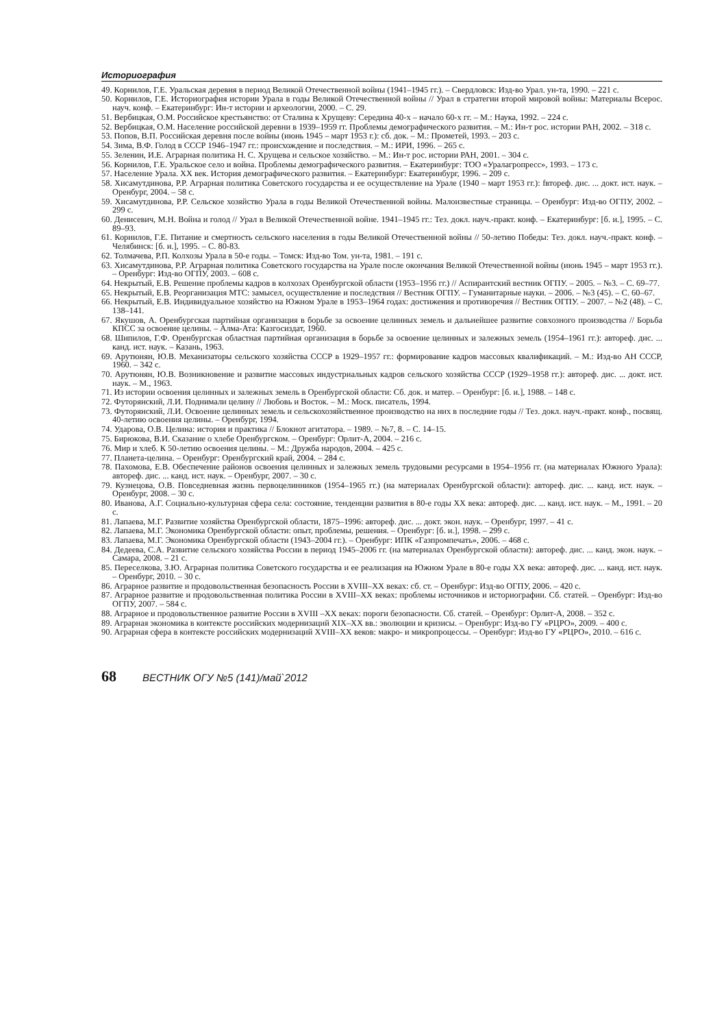Историография
49. Корнилов, Г.Е. Уральская деревня в период Великой Отечественной войны (1941–1945 гг.). – Свердловск: Изд-во Урал. ун-та, 1990. – 221 с.
50. Корнилов, Г.Е. Историография истории Урала в годы Великой Отечественной войны // Урал в стратегии второй мировой войны: Материалы Всерос. науч. конф. – Екатеринбург: Ин-т истории и археологии, 2000. – С. 29.
51. Вербицкая, О.М. Российское крестьянство: от Сталина к Хрущеву: Середина 40-х – начало 60-х гг. – М.: Наука, 1992. – 224 с.
52. Вербицкая, О.М. Население российской деревни в 1939–1959 гг. Проблемы демографического развития. – М.: Ин-т рос. истории РАН, 2002. – 318 с.
53. Попов, В.П. Российская деревня после войны (июнь 1945 – март 1953 г.): сб. док. – М.: Прометей, 1993. – 203 с.
54. Зима, В.Ф. Голод в СССР 1946–1947 гг.: происхождение и последствия. – М.: ИРИ, 1996. – 265 с.
55. Зеленин, И.Е. Аграрная политика Н. С. Хрущева и сельское хозяйство. – М.: Ин-т рос. истории РАН, 2001. – 304 с.
56. Корнилов, Г.Е. Уральское село и война. Проблемы демографического развития. – Екатеринбург: ТОО «Уралагропресс», 1993. – 173 с.
57. Население Урала. XX век. История демографического развития. – Екатеринбург: Екатеринбург, 1996. – 209 с.
58. Хисамутдинова, Р.Р. Аграрная политика Советского государства и ее осуществление на Урале (1940 – март 1953 гг.): fвтореф. дис. ... докт. ист. наук. – Оренбург, 2004. – 58 с.
59. Хисамутдинова, Р.Р. Сельское хозяйство Урала в годы Великой Отечественной войны. Малоизвестные страницы. – Оренбург: Изд-во ОГПУ, 2002. – 299 с.
60. Денисевич, М.Н. Война и голод // Урал в Великой Отечественной войне. 1941–1945 гг.: Тез. докл. науч.-практ. конф. – Екатеринбург: [б. и.], 1995. – С. 89–93.
61. Корнилов, Г.Е. Питание и смертность сельского населения в годы Великой Отечественной войны // 50-летию Победы: Тез. докл. науч.-практ. конф. – Челябинск: [б. и.], 1995. – С. 80-83.
62. Толмачева, Р.П. Колхозы Урала в 50-е годы. – Томск: Изд-во Том. ун-та, 1981. – 191 с.
63. Хисамутдинова, Р.Р. Аграрная политика Советского государства на Урале после окончания Великой Отечественной войны (июнь 1945 – март 1953 гг.). – Оренбург: Изд-во ОГПУ, 2003. – 608 с.
64. Некрытый, Е.В. Решение проблемы кадров в колхозах Оренбургской области (1953–1956 гг.) // Аспирантский вестник ОГПУ. – 2005. – №3. – С. 69–77.
65. Некрытый, Е.В. Реорганизация МТС: замысел, осуществление и последствия // Вестник ОГПУ. – Гуманитарные науки. – 2006. – №3 (45). – С. 60–67.
66. Некрытый, Е.В. Индивидуальное хозяйство на Южном Урале в 1953–1964 годах: достижения и противоречия // Вестник ОГПУ. – 2007. – №2 (48). – С. 138–141.
67. Якушов, А. Оренбургская партийная организация в борьбе за освоение целинных земель и дальнейшее развитие совхозного производства // Борьба КПСС за освоение целины. – Алма-Ата: Казгосиздат, 1960.
68. Шипилов, Г.Ф. Оренбургская областная партийная организация в борьбе за освоение целинных и залежных земель (1954–1961 гг.): автореф. дис. ... канд. ист. наук. – Казань, 1963.
69. Арутюнян, Ю.В. Механизаторы сельского хозяйства СССР в 1929–1957 гг.: формирование кадров массовых квалификаций. – М.: Изд-во АН СССР, 1960. – 342 с.
70. Арутюнян, Ю.В. Возникновение и развитие массовых индустриальных кадров сельского хозяйства СССР (1929–1958 гг.): автореф. дис. ... докт. ист. наук. – М., 1963.
71. Из истории освоения целинных и залежных земель в Оренбургской области: Сб. док. и матер. – Оренбург: [б. и.], 1988. – 148 с.
72. Футорянский, Л.И. Поднимали целину // Любовь и Восток. – М.: Моск. писатель, 1994.
73. Футорянский, Л.И. Освоение целинных земель и сельскохозяйственное производство на них в последние годы // Тез. докл. науч.-практ. конф., посвящ. 40-летию освоения целины. – Оренбург, 1994.
74. Ударова, О.В. Целина: история и практика // Блокнот агитатора. – 1989. – №7, 8. – С. 14–15.
75. Бирюкова, В.И. Сказание о хлебе Оренбургском. – Оренбург: Орлит-А, 2004. – 216 с.
76. Мир и хлеб. К 50-летию освоения целины. – М.: Дружба народов, 2004. – 425 с.
77. Планета-целина. – Оренбург: Оренбургский край, 2004. – 284 с.
78. Пахомова, Е.В. Обеспечение районов освоения целинных и залежных земель трудовыми ресурсами в 1954–1956 гг. (на материалах Южного Урала): автореф. дис. ... канд. ист. наук. – Оренбург, 2007. – 30 с.
79. Кузнецова, О.В. Повседневная жизнь первоцелинников (1954–1965 гг.) (на материалах Оренбургской области): автореф. дис. ... канд. ист. наук. – Оренбург, 2008. – 30 с.
80. Иванова, А.Г. Социально-культурная сфера села: состояние, тенденции развития в 80-е годы XX века: автореф. дис. ... канд. ист. наук. – М., 1991. – 20 с.
81. Лапаева, М.Г. Развитие хозяйства Оренбургской области, 1875–1996: автореф. дис. ... докт. экон. наук. – Оренбург, 1997. – 41 с.
82. Лапаева, М.Г. Экономика Оренбургской области: опыт, проблемы, решения. – Оренбург: [б. и.], 1998. – 299 с.
83. Лапаева, М.Г. Экономика Оренбургской области (1943–2004 гг.). – Оренбург: ИПК «Газпромпечать», 2006. – 468 с.
84. Дедеева, С.А. Развитие сельского хозяйства России в период 1945–2006 гг. (на материалах Оренбургской области): автореф. дис. ... канд. экон. наук. – Самара, 2008. – 21 с.
85. Переселкова, З.Ю. Аграрная политика Советского государства и ее реализация на Южном Урале в 80-е годы XX века: автореф. дис. ... канд. ист. наук. – Оренбург, 2010. – 30 с.
86. Аграрное развитие и продовольственная безопасность России в XVIII–XX веках: сб. ст. – Оренбург: Изд-во ОГПУ, 2006. – 420 с.
87. Аграрное развитие и продовольственная политика России в XVIII–XX веках: проблемы источников и историографии. Сб. статей. – Оренбург: Изд-во ОГПУ, 2007. – 584 с.
88. Аграрное и продовольственное развитие России в XVIII –XX веках: пороги безопасности. Сб. статей. – Оренбург: Орлит-А, 2008. – 352 с.
89. Аграрная экономика в контексте российских модернизаций XIX–XX вв.: эволюции и кризисы. – Оренбург: Изд-во ГУ «РЦРО», 2009. – 400 с.
90. Аграрная сфера в контексте российских модернизаций XVIII–XX веков: макро- и микропроцессы. – Оренбург: Изд-во ГУ «РЦРО», 2010. – 616 с.
68 ВЕСТНИК ОГУ №5 (141)/май`2012